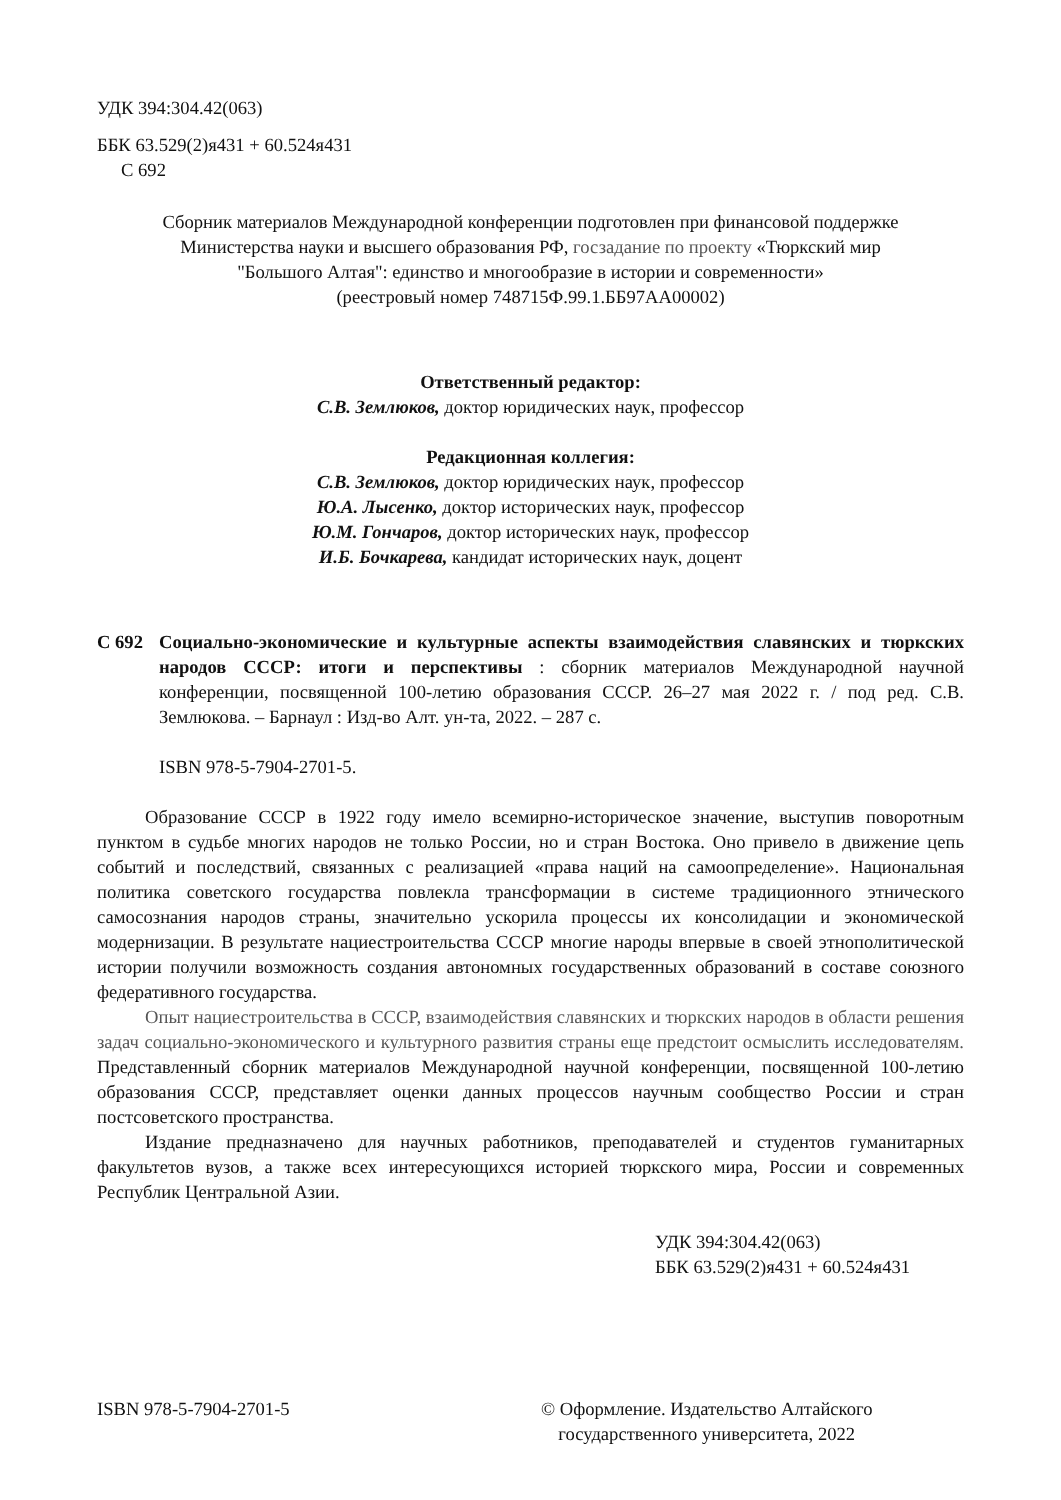УДК 394:304.42(063)
ББК 63.529(2)я431 + 60.524я431
С 692
Сборник материалов Международной конференции подготовлен при финансовой поддержке
Министерства науки и высшего образования РФ, госзадание по проекту «Тюркский мир
"Большого Алтая": единство и многообразие в истории и современности»
(реестровый номер 748715Ф.99.1.ББ97АА00002)
Ответственный редактор:
С.В. Землюков, доктор юридических наук, профессор
Редакционная коллегия:
С.В. Землюков, доктор юридических наук, профессор
Ю.А. Лысенко, доктор исторических наук, профессор
Ю.М. Гончаров, доктор исторических наук, профессор
И.Б. Бочкарева, кандидат исторических наук, доцент
С 692 Социально-экономические и культурные аспекты взаимодействия славянских и тюркских народов СССР: итоги и перспективы : сборник материалов Международной научной конференции, посвященной 100-летию образования СССР. 26–27 мая 2022 г. / под ред. С.В. Землюкова. – Барнаул : Изд-во Алт. ун-та, 2022. – 287 с.
ISBN 978-5-7904-2701-5.
Образование СССР в 1922 году имело всемирно-историческое значение, выступив поворотным пунктом в судьбе многих народов не только России, но и стран Востока. Оно привело в движение цепь событий и последствий, связанных с реализацией «права наций на самоопределение». Национальная политика советского государства повлекла трансформации в системе традиционного этнического самосознания народов страны, значительно ускорила процессы их консолидации и экономической модернизации. В результате нациестроительства СССР многие народы впервые в своей этнополитической истории получили возможность создания автономных государственных образований в составе союзного федеративного государства.
Опыт нациестроительства в СССР, взаимодействия славянских и тюркских народов в области решения задач социально-экономического и культурного развития страны еще предстоит осмыслить исследователям. Представленный сборник материалов Международной научной конференции, посвященной 100-летию образования СССР, представляет оценки данных процессов научным сообщество России и стран постсоветского пространства.
Издание предназначено для научных работников, преподавателей и студентов гуманитарных факультетов вузов, а также всех интересующихся историей тюркского мира, России и современных Республик Центральной Азии.
УДК 394:304.42(063)
ББК 63.529(2)я431 + 60.524я431
ISBN 978-5-7904-2701-5 © Оформление. Издательство Алтайского
государственного университета, 2022